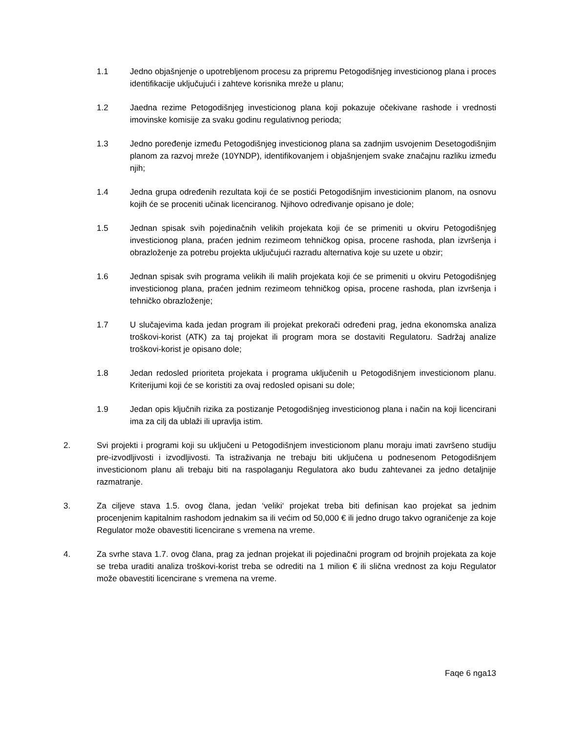1.1 Jedno objašnjenje o upotrebljenom procesu za pripremu Petogodišnjeg investicionog plana i proces identifikacije uključujući i zahteve korisnika mreže u planu;
1.2 Jaedna rezime Petogodišnjeg investicionog plana koji pokazuje očekivane rashode i vrednosti imovinske komisije za svaku godinu regulativnog perioda;
1.3 Jedno poređenje između Petogodišnjeg investicionog plana sa zadnjim usvojenim Desetogodišnjim planom za razvoj mreže (10YNDP), identifikovanjem i objašnjenjem svake značajnu razliku između njih;
1.4 Jedna grupa određenih rezultata koji će se postići Petogodišnjim investicionim planom, na osnovu kojih će se proceniti učinak licenciranog. Njihovo određivanje opisano je dole;
1.5 Jednan spisak svih pojedinačnih velikih projekata koji će se primeniti u okviru Petogodišnjeg investicionog plana, praćen jednim rezimeom tehničkog opisa, procene rashoda, plan izvršenja i obrazloženje za potrebu projekta uključujući razradu alternativa koje su uzete u obzir;
1.6 Jednan spisak svih programa velikih ili malih projekata koji će se primeniti u okviru Petogodišnjeg investicionog plana, praćen jednim rezimeom tehničkog opisa, procene rashoda, plan izvršenja i tehničko obrazloženje;
1.7 U slučajevima kada jedan program ili projekat prekorači određeni prag, jedna ekonomska analiza troškovi-korist (ATK) za taj projekat ili program mora se dostaviti Regulatoru. Sadržaj analize troškovi-korist je opisano dole;
1.8 Jedan redosled prioriteta projekata i programa uključenih u Petogodišnjem investicionom planu. Kriterijumi koji će se koristiti za ovaj redosled opisani su dole;
1.9 Jedan opis ključnih rizika za postizanje Petogodišnjeg investicionog plana i način na koji licencirani ima za cilj da ublaži ili upravlja istim.
2. Svi projekti i programi koji su uključeni u Petogodišnjem investicionom planu moraju imati završeno studiju pre-izvodljivosti i izvodljivosti. Ta istraživanja ne trebaju biti uključena u podnesenom Petogodišnjem investicionom planu ali trebaju biti na raspolaganju Regulatora ako budu zahtevanei za jedno detaljnije razmatranje.
3. Za ciljeve stava 1.5. ovog člana, jedan ‘veliki‘ projekat treba biti definisan kao projekat sa jednim procenjenim kapitalnim rashodom jednakim sa ili većim od 50,000 € ili jedno drugo takvo ograničenje za koje Regulator može obavestiti licencirane s vremena na vreme.
4. Za svrhe stava 1.7. ovog člana, prag za jednan projekat ili pojedinačni program od brojnih projekata za koje se treba uraditi analiza troškovi-korist treba se odrediti na 1 milion € ili slična vrednost za koju Regulator može obavestiti licencirane s vremena na vreme.
Faqe 6 nga13